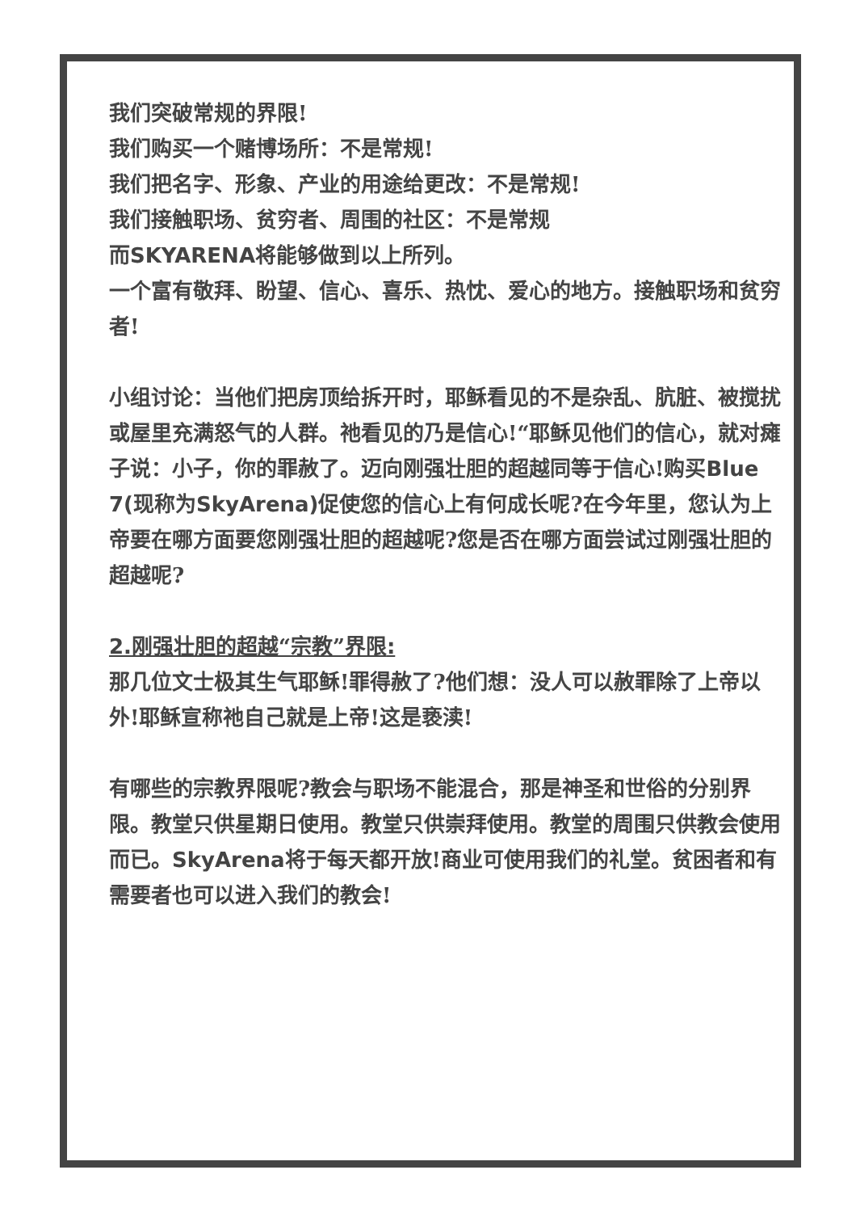我们突破常规的界限!
我们购买一个赌博场所：不是常规!
我们把名字、形象、产业的用途给更改：不是常规!
我们接触职场、贫穷者、周围的社区：不是常规
而SKYARENA将能够做到以上所列。
一个富有敬拜、盼望、信心、喜乐、热忱、爱心的地方。接触职场和贫穷者!
小组讨论：当他们把房顶给拆开时，耶稣看见的不是杂乱、肮脏、被搅扰或屋里充满怒气的人群。祂看见的乃是信心!“耶稣见他们的信心，就对瘫子说：小子，你的罪赦了。迈向刚强壮胆的超越同等于信心!购买Blue 7(现称为SkyArena) 促使您的信心上有何成长呢?在今年里，您认为上帝要在哪方面要您刚强壮胆的超越呢?您是否在哪方面尝试过刚强壮胆的超越呢?
2. 刚强壮胆的超越“宗教”界限:
那几位文士极其生气耶稣!罪得赦了?他们想：没人可以赦罪除了上帝以外!耶稣宣称祂自己就是上帝!这是亵渎!
有哪些的宗教界限呢?教会与职场不能混合，那是神圣和世俗的分别界限。教堂只供星期日使用。教堂只供崇拜使用。教堂的周围只供教会使用而已。SkyArena将于每天都开放!商业可使用我们的礼堂。贫困者和有需要者也可以进入我们的教会!